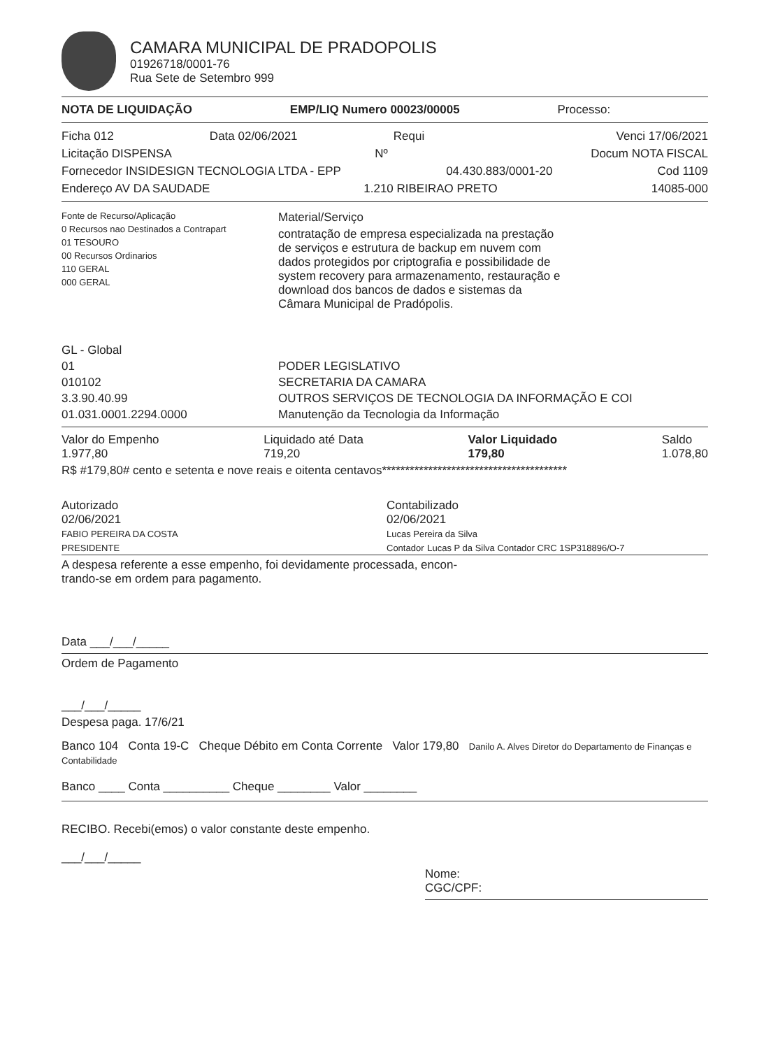CAMARA MUNICIPAL DE PRADOPOLIS
01926718/0001-76
Rua Sete de Setembro 999
NOTA DE LIQUIDAÇÃO EMP/LIQ Numero 00023/00005 Processo:
Ficha 012 Data 02/06/2021 Requi Venci 17/06/2021
Licitação DISPENSA Nº Docum NOTA FISCAL
Fornecedor INSIDESIGN TECNOLOGIA LTDA - EPP 04.430.883/0001-20 Cod 1109
Endereço AV DA SAUDADE 1.210 RIBEIRAO PRETO 14085-000
Fonte de Recurso/Aplicação
0 Recursos nao Destinados a Contrapart
01 TESOURO
00 Recursos Ordinarios
110 GERAL
000 GERAL
Material/Serviço
contratação de empresa especializada na prestação
de serviços e estrutura de backup em nuvem com
dados protegidos por criptografia e possibilidade de
system recovery para armazenamento, restauração e
download dos bancos de dados e sistemas da
Câmara Municipal de Pradópolis.
GL - Global
01
010102
3.3.90.40.99
01.031.0001.2294.0000
PODER LEGISLATIVO
SECRETARIA DA CAMARA
OUTROS SERVIÇOS DE TECNOLOGIA DA INFORMAÇÃO E COI
Manutenção da Tecnologia da Informação
Valor do Empenho
1.977,80 Liquidado até Data
719,20 Valor Liquidado
179,80 Saldo
1.078,80
R$ #179,80# cento e setenta e nove reais e oitenta centavos****************************************
Autorizado
02/06/2021
FABIO PEREIRA DA COSTA
PRESIDENTE
Contabilizado
02/06/2021
Lucas Pereira da Silva
Contador Lucas P da Silva Contador CRC 1SP318896/O-7
A despesa referente a esse empenho, foi devidamente processada, encon-
trando-se em ordem para pagamento.
Data ___/___/_____
Ordem de Pagamento
___/___/_____
Despesa paga. 17/6/21
Banco 104 Conta 19-C Cheque Débito em Conta Corrente Valor 179,80 Danilo A. Alves Diretor do Departamento de Finanças e Contabilidade
Banco ____ Conta __________ Cheque ________ Valor ________
RECIBO. Recebi(emos) o valor constante deste empenho.
___/___/_____
Nome:
CGC/CPF: